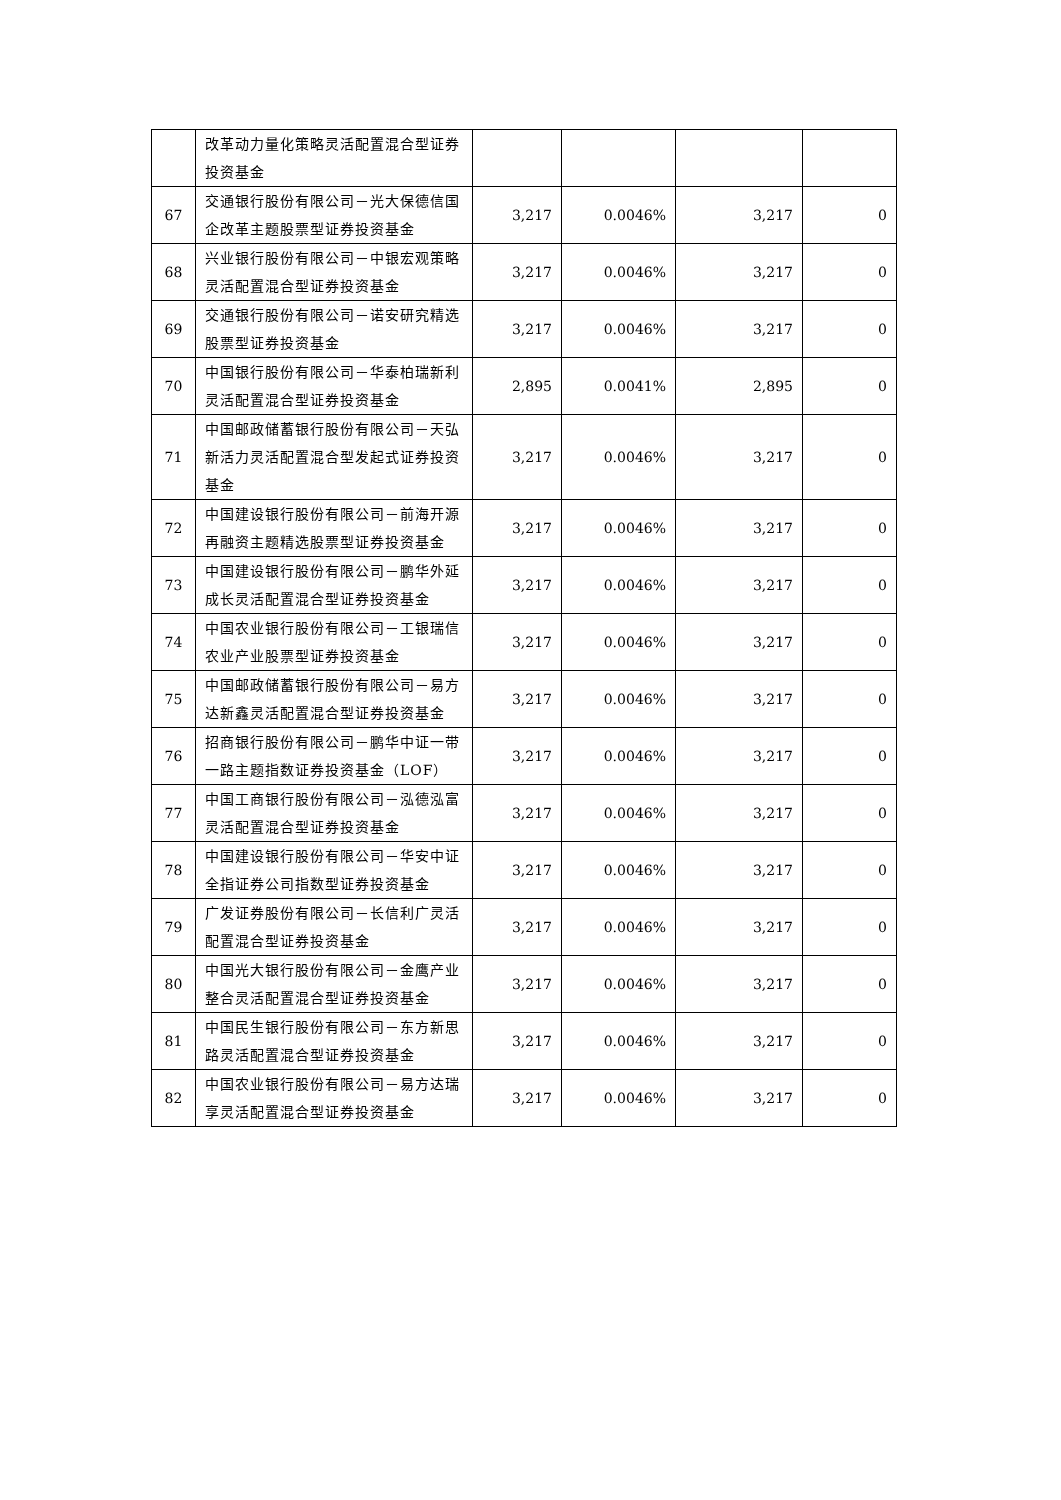| | 改革动力量化策略灵活配置混合型证券投资基金 | | | | |
| 67 | 交通银行股份有限公司－光大保德信国企改革主题股票型证券投资基金 | 3,217 | 0.0046% | 3,217 | 0 |
| 68 | 兴业银行股份有限公司－中银宏观策略灵活配置混合型证券投资基金 | 3,217 | 0.0046% | 3,217 | 0 |
| 69 | 交通银行股份有限公司－诺安研究精选股票型证券投资基金 | 3,217 | 0.0046% | 3,217 | 0 |
| 70 | 中国银行股份有限公司－华泰柏瑞新利灵活配置混合型证券投资基金 | 2,895 | 0.0041% | 2,895 | 0 |
| 71 | 中国邮政储蓄银行股份有限公司－天弘新活力灵活配置混合型发起式证券投资基金 | 3,217 | 0.0046% | 3,217 | 0 |
| 72 | 中国建设银行股份有限公司－前海开源再融资主题精选股票型证券投资基金 | 3,217 | 0.0046% | 3,217 | 0 |
| 73 | 中国建设银行股份有限公司－鹏华外延成长灵活配置混合型证券投资基金 | 3,217 | 0.0046% | 3,217 | 0 |
| 74 | 中国农业银行股份有限公司－工银瑞信农业产业股票型证券投资基金 | 3,217 | 0.0046% | 3,217 | 0 |
| 75 | 中国邮政储蓄银行股份有限公司－易方达新鑫灵活配置混合型证券投资基金 | 3,217 | 0.0046% | 3,217 | 0 |
| 76 | 招商银行股份有限公司－鹏华中证一带一路主题指数证券投资基金（LOF） | 3,217 | 0.0046% | 3,217 | 0 |
| 77 | 中国工商银行股份有限公司－泓德泓富灵活配置混合型证券投资基金 | 3,217 | 0.0046% | 3,217 | 0 |
| 78 | 中国建设银行股份有限公司－华安中证全指证券公司指数型证券投资基金 | 3,217 | 0.0046% | 3,217 | 0 |
| 79 | 广发证券股份有限公司－长信利广灵活配置混合型证券投资基金 | 3,217 | 0.0046% | 3,217 | 0 |
| 80 | 中国光大银行股份有限公司－金鹰产业整合灵活配置混合型证券投资基金 | 3,217 | 0.0046% | 3,217 | 0 |
| 81 | 中国民生银行股份有限公司－东方新思路灵活配置混合型证券投资基金 | 3,217 | 0.0046% | 3,217 | 0 |
| 82 | 中国农业银行股份有限公司－易方达瑞享灵活配置混合型证券投资基金 | 3,217 | 0.0046% | 3,217 | 0 |